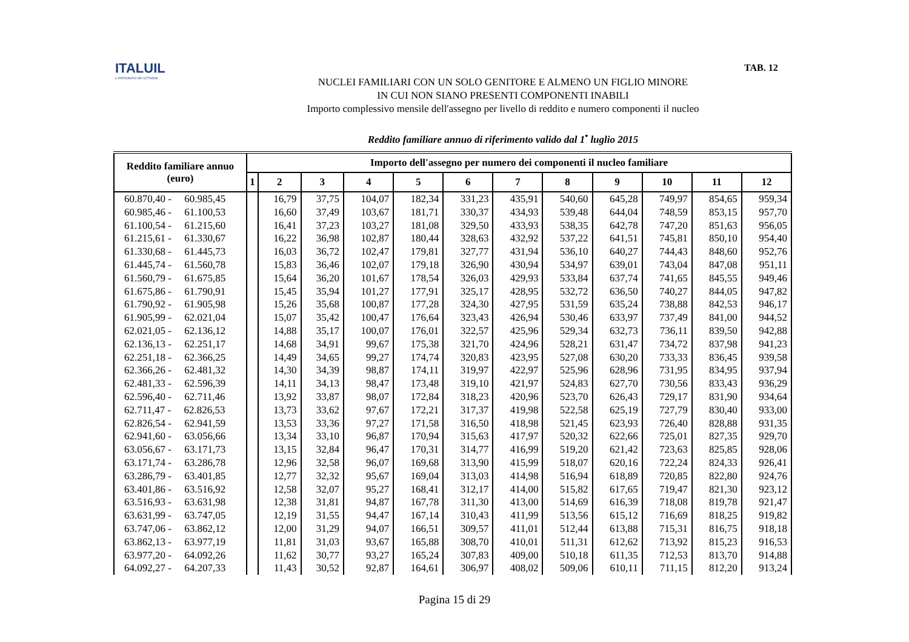ITALUIL
IL PATRONATO DEI CITTADINI
TAB. 12
NUCLEI FAMILIARI CON UN SOLO GENITORE E ALMENO UN FIGLIO MINORE
IN CUI NON SIANO PRESENTI COMPONENTI INABILI
Importo complessivo mensile dell'assegno per livello di reddito e numero componenti il nucleo
Reddito familiare annuo di riferimento valido dal 1<sup>•</sup> luglio 2015
| Reddito familiare annuo (euro) | Importo dell'assegno per numero dei componenti il nucleo familiare | | | | | | | | | | | |
| --- | --- | --- | --- | --- | --- | --- | --- | --- | --- | --- | --- | --- |
| | 1 | 2 | 3 | 4 | 5 | 6 | 7 | 8 | 9 | 10 | 11 | 12 |
| 60.870,40 - 60.985,45 | | 16,79 | 37,75 | 104,07 | 182,34 | 331,23 | 435,91 | 540,60 | 645,28 | 749,97 | 854,65 | 959,34 |
| 60.985,46 - 61.100,53 | | 16,60 | 37,49 | 103,67 | 181,71 | 330,37 | 434,93 | 539,48 | 644,04 | 748,59 | 853,15 | 957,70 |
| 61.100,54 - 61.215,60 | | 16,41 | 37,23 | 103,27 | 181,08 | 329,50 | 433,93 | 538,35 | 642,78 | 747,20 | 851,63 | 956,05 |
| 61.215,61 - 61.330,67 | | 16,22 | 36,98 | 102,87 | 180,44 | 328,63 | 432,92 | 537,22 | 641,51 | 745,81 | 850,10 | 954,40 |
| 61.330,68 - 61.445,73 | | 16,03 | 36,72 | 102,47 | 179,81 | 327,77 | 431,94 | 536,10 | 640,27 | 744,43 | 848,60 | 952,76 |
| 61.445,74 - 61.560,78 | | 15,83 | 36,46 | 102,07 | 179,18 | 326,90 | 430,94 | 534,97 | 639,01 | 743,04 | 847,08 | 951,11 |
| 61.560,79 - 61.675,85 | | 15,64 | 36,20 | 101,67 | 178,54 | 326,03 | 429,93 | 533,84 | 637,74 | 741,65 | 845,55 | 949,46 |
| 61.675,86 - 61.790,91 | | 15,45 | 35,94 | 101,27 | 177,91 | 325,17 | 428,95 | 532,72 | 636,50 | 740,27 | 844,05 | 947,82 |
| 61.790,92 - 61.905,98 | | 15,26 | 35,68 | 100,87 | 177,28 | 324,30 | 427,95 | 531,59 | 635,24 | 738,88 | 842,53 | 946,17 |
| 61.905,99 - 62.021,04 | | 15,07 | 35,42 | 100,47 | 176,64 | 323,43 | 426,94 | 530,46 | 633,97 | 737,49 | 841,00 | 944,52 |
| 62.021,05 - 62.136,12 | | 14,88 | 35,17 | 100,07 | 176,01 | 322,57 | 425,96 | 529,34 | 632,73 | 736,11 | 839,50 | 942,88 |
| 62.136,13 - 62.251,17 | | 14,68 | 34,91 | 99,67 | 175,38 | 321,70 | 424,96 | 528,21 | 631,47 | 734,72 | 837,98 | 941,23 |
| 62.251,18 - 62.366,25 | | 14,49 | 34,65 | 99,27 | 174,74 | 320,83 | 423,95 | 527,08 | 630,20 | 733,33 | 836,45 | 939,58 |
| 62.366,26 - 62.481,32 | | 14,30 | 34,39 | 98,87 | 174,11 | 319,97 | 422,97 | 525,96 | 628,96 | 731,95 | 834,95 | 937,94 |
| 62.481,33 - 62.596,39 | | 14,11 | 34,13 | 98,47 | 173,48 | 319,10 | 421,97 | 524,83 | 627,70 | 730,56 | 833,43 | 936,29 |
| 62.596,40 - 62.711,46 | | 13,92 | 33,87 | 98,07 | 172,84 | 318,23 | 420,96 | 523,70 | 626,43 | 729,17 | 831,90 | 934,64 |
| 62.711,47 - 62.826,53 | | 13,73 | 33,62 | 97,67 | 172,21 | 317,37 | 419,98 | 522,58 | 625,19 | 727,79 | 830,40 | 933,00 |
| 62.826,54 - 62.941,59 | | 13,53 | 33,36 | 97,27 | 171,58 | 316,50 | 418,98 | 521,45 | 623,93 | 726,40 | 828,88 | 931,35 |
| 62.941,60 - 63.056,66 | | 13,34 | 33,10 | 96,87 | 170,94 | 315,63 | 417,97 | 520,32 | 622,66 | 725,01 | 827,35 | 929,70 |
| 63.056,67 - 63.171,73 | | 13,15 | 32,84 | 96,47 | 170,31 | 314,77 | 416,99 | 519,20 | 621,42 | 723,63 | 825,85 | 928,06 |
| 63.171,74 - 63.286,78 | | 12,96 | 32,58 | 96,07 | 169,68 | 313,90 | 415,99 | 518,07 | 620,16 | 722,24 | 824,33 | 926,41 |
| 63.286,79 - 63.401,85 | | 12,77 | 32,32 | 95,67 | 169,04 | 313,03 | 414,98 | 516,94 | 618,89 | 720,85 | 822,80 | 924,76 |
| 63.401,86 - 63.516,92 | | 12,58 | 32,07 | 95,27 | 168,41 | 312,17 | 414,00 | 515,82 | 617,65 | 719,47 | 821,30 | 923,12 |
| 63.516,93 - 63.631,98 | | 12,38 | 31,81 | 94,87 | 167,78 | 311,30 | 413,00 | 514,69 | 616,39 | 718,08 | 819,78 | 921,47 |
| 63.631,99 - 63.747,05 | | 12,19 | 31,55 | 94,47 | 167,14 | 310,43 | 411,99 | 513,56 | 615,12 | 716,69 | 818,25 | 919,82 |
| 63.747,06 - 63.862,12 | | 12,00 | 31,29 | 94,07 | 166,51 | 309,57 | 411,01 | 512,44 | 613,88 | 715,31 | 816,75 | 918,18 |
| 63.862,13 - 63.977,19 | | 11,81 | 31,03 | 93,67 | 165,88 | 308,70 | 410,01 | 511,31 | 612,62 | 713,92 | 815,23 | 916,53 |
| 63.977,20 - 64.092,26 | | 11,62 | 30,77 | 93,27 | 165,24 | 307,83 | 409,00 | 510,18 | 611,35 | 712,53 | 813,70 | 914,88 |
| 64.092,27 - 64.207,33 | | 11,43 | 30,52 | 92,87 | 164,61 | 306,97 | 408,02 | 509,06 | 610,11 | 711,15 | 812,20 | 913,24 |
Pagina 15 di 29